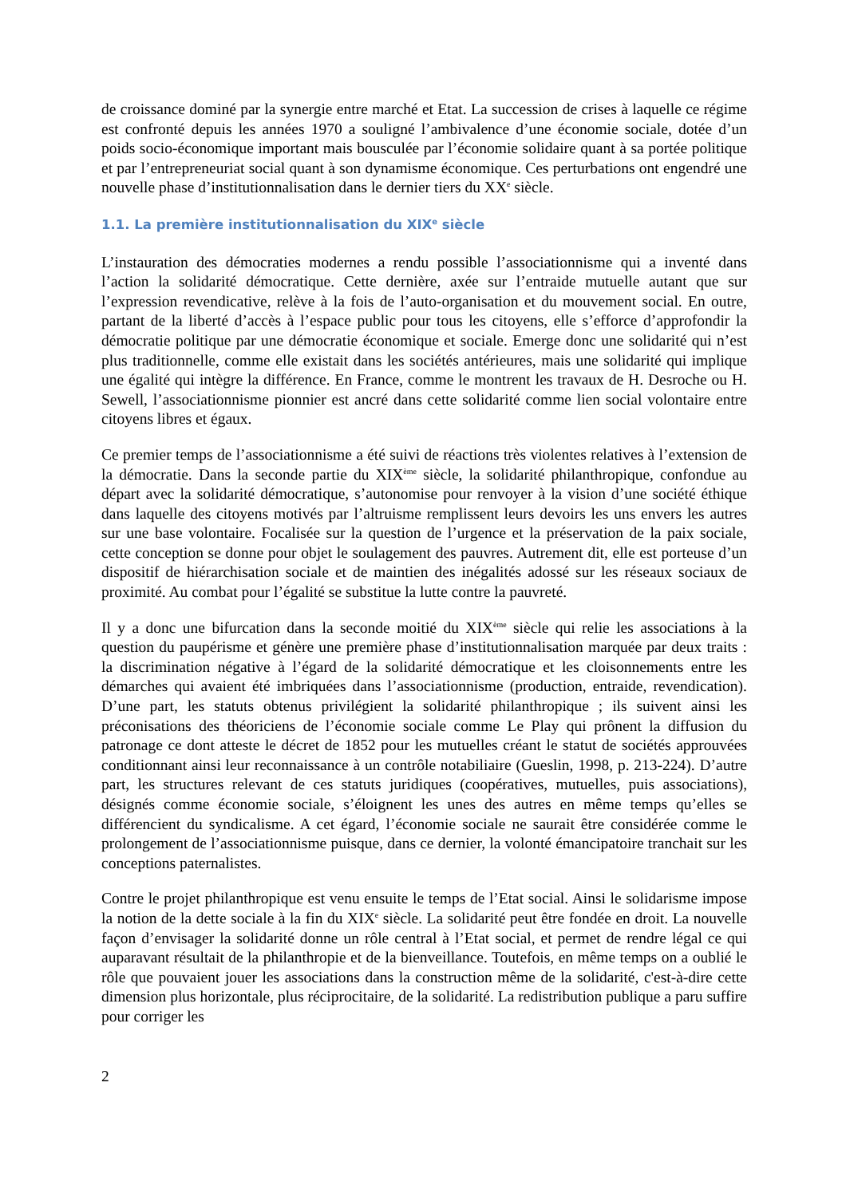de croissance dominé par la synergie entre marché et Etat. La succession de crises à laquelle ce régime est confronté depuis les années 1970 a souligné l’ambivalence d’une économie sociale, dotée d’un poids socio-économique important mais bousculée par l’économie solidaire quant à sa portée politique et par l’entrepreneuriat social quant à son dynamisme économique. Ces perturbations ont engendré une nouvelle phase d’institutionnalisation dans le dernier tiers du XX<sup>e</sup> siècle.
1.1. La première institutionnalisation du XIX<sup>e</sup> siècle
L’instauration des démocraties modernes a rendu possible l’associationnisme qui a inventé dans l’action la solidarité démocratique. Cette dernière, axée sur l’entraide mutuelle autant que sur l’expression revendicative, relève à la fois de l’auto-organisation et du mouvement social. En outre, partant de la liberté d’accès à l’espace public pour tous les citoyens, elle s’efforce d’approfondir la démocratie politique par une démocratie économique et sociale. Emerge donc une solidarité qui n’est plus traditionnelle, comme elle existait dans les sociétés antérieures, mais une solidarité qui implique une égalité qui intègre la différence. En France, comme le montrent les travaux de H. Desroche ou H. Sewell, l’associationnisme pionnier est ancré dans cette solidarité comme lien social volontaire entre citoyens libres et égaux.
Ce premier temps de l’associationnisme a été suivi de réactions très violentes relatives à l’extension de la démocratie. Dans la seconde partie du XIX<sup>ème</sup> siècle, la solidarité philanthropique, confondue au départ avec la solidarité démocratique, s’autonomise pour renvoyer à la vision d’une société éthique dans laquelle des citoyens motivés par l’altruisme remplissent leurs devoirs les uns envers les autres sur une base volontaire. Focalisée sur la question de l’urgence et la préservation de la paix sociale, cette conception se donne pour objet le soulagement des pauvres. Autrement dit, elle est porteuse d’un dispositif de hiérarchisation sociale et de maintien des inégalités adossé sur les réseaux sociaux de proximité. Au combat pour l’égalité se substitue la lutte contre la pauvreté.
Il y a donc une bifurcation dans la seconde moitié du XIX<sup>ème</sup> siècle qui relie les associations à la question du paupérisme et génère une première phase d’institutionnalisation marquée par deux traits : la discrimination négative à l’égard de la solidarité démocratique et les cloisonnements entre les démarches qui avaient été imbriquées dans l’associationnisme (production, entraide, revendication). D’une part, les statuts obtenus privilégient la solidarité philanthropique ; ils suivent ainsi les préconisations des théoriciens de l’économie sociale comme Le Play qui prônent la diffusion du patronage ce dont atteste le décret de 1852 pour les mutuelles créant le statut de sociétés approuvées conditionnant ainsi leur reconnaissance à un contrôle notabiliaire (Gueslin, 1998, p. 213-224). D’autre part, les structures relevant de ces statuts juridiques (coopératives, mutuelles, puis associations), désignés comme économie sociale, s’éloignent les unes des autres en même temps qu’elles se différencient du syndicalisme. A cet égard, l’économie sociale ne saurait être considérée comme le prolongement de l’associationnisme puisque, dans ce dernier, la volonté émancipatoire tranchait sur les conceptions paternalistes.
Contre le projet philanthropique est venu ensuite le temps de l’Etat social. Ainsi le solidarisme impose la notion de la dette sociale à la fin du XIX<sup>e</sup> siècle. La solidarité peut être fondée en droit. La nouvelle façon d’envisager la solidarité donne un rôle central à l’Etat social, et permet de rendre légal ce qui auparavant résultait de la philanthropie et de la bienveillance. Toutefois, en même temps on a oublié le rôle que pouvaient jouer les associations dans la construction même de la solidarité, c'est-à-dire cette dimension plus horizontale, plus réciprocitaire, de la solidarité. La redistribution publique a paru suffire pour corriger les
2